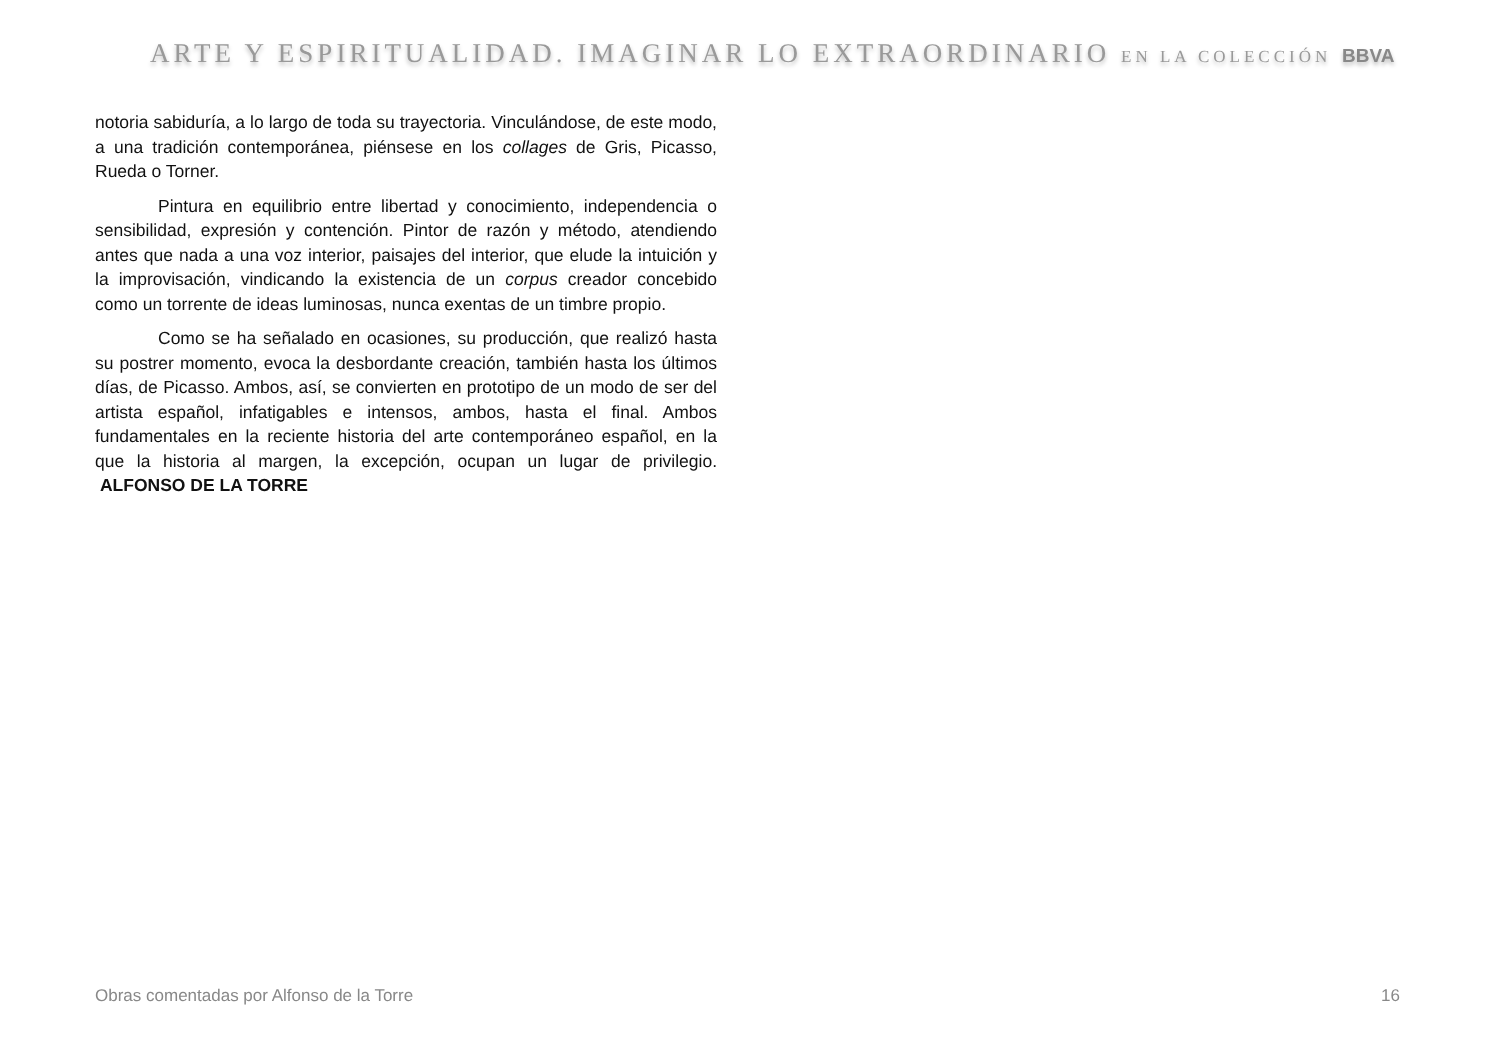ARTE Y ESPIRITUALIDAD. IMAGINAR LO EXTRAORDINARIO EN LA COLECCIÓN BBVA
notoria sabiduría, a lo largo de toda su trayectoria. Vinculándose, de este modo, a una tradición contemporánea, piénsese en los collages de Gris, Picasso, Rueda o Torner.
Pintura en equilibrio entre libertad y conocimiento, independencia o sensibilidad, expresión y contención. Pintor de razón y método, atendiendo antes que nada a una voz interior, paisajes del interior, que elude la intuición y la improvisación, vindicando la existencia de un corpus creador concebido como un torrente de ideas luminosas, nunca exentas de un timbre propio.
Como se ha señalado en ocasiones, su producción, que realizó hasta su postrer momento, evoca la desbordante creación, también hasta los últimos días, de Picasso. Ambos, así, se convierten en prototipo de un modo de ser del artista español, infatigables e intensos, ambos, hasta el final. Ambos fundamentales en la reciente historia del arte contemporáneo español, en la que la historia al margen, la excepción, ocupan un lugar de privilegio. ALFONSO DE LA TORRE
Obras comentadas por Alfonso de la Torre 16